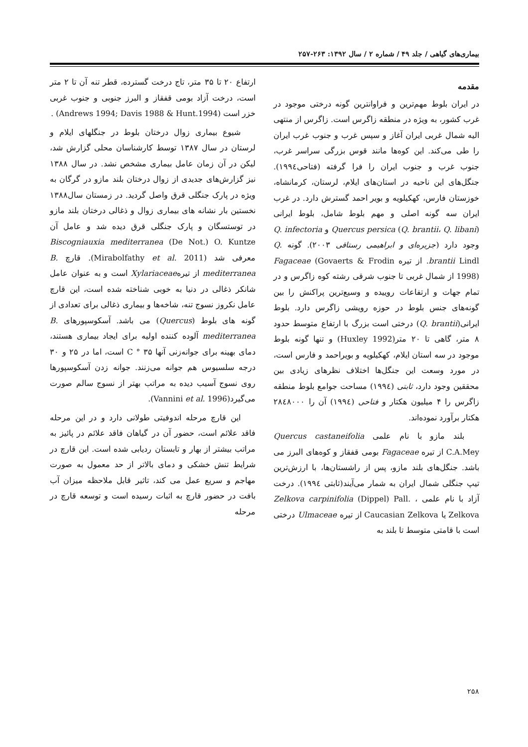بیماری‌های گیاهی / جلد ۴۹ / شماره ۲ / سال ۱۳۹۲: ۲۶۳-۲۵۷
مقدمه
در ایران بلوط مهم‌ترین و فراوانترین گونه درختی موجود در غرب کشور، به ویژه در منطقه زاگرس است. زاگرس از منتهی الیه شمال غربی ایران آغاز و سپس غرب و جنوب غرب ایران را طی می‌کند. این کوه‌ها مانند قوس بزرگی سراسر غرب، جنوب غرب و جنوب ایران را فرا گرفته (فتاحی۱۹۹٤). جنگل‌های این ناحیه در استان‌های ایلام، لرستان، کرمانشاه، خوزستان فارس، کهکیلویه و بویر احمد گسترش دارد. در غرب ایران سه گونه اصلی و مهم بلوط شامل، بلوط ایرانی (Quercus persica (Q. brantii، Q. libani و Q. infectoria وجود دارد (جزیره‌ای و ابراهیمی رستاقی ۲۰۰۳). گونه Q. brantii Lindl. از تیره Fagaceae (Govaerts & Frodin 1998) از شمال غربی تا جنوب شرقی رشته کوه زاگرس و در تمام جهات و ارتفاعات روییده و وسیع‌ترین پراکنش را بین گونه‌های جنس بلوط در حوزه رویشی زاگرس دارد. بلوط ایرانی(Q. brantii) درختی است بزرگ با ارتفاع متوسط حدود ۸ متر، گاهی تا ۲۰ متر(Huxley 1992) و تنها گونه بلوط موجود در سه استان ایلام، کهکیلویه و بویراحمد و فارس است، در مورد وسعت این جنگل‌ها اختلاف نظرهای زیادی بین محققین وجود دارد، ثابتی (۱۹۹٤) مساحت جوامع بلوط منطقه زاگرس را ۴ میلیون هکتار و فتاحی (۱۹۹٤) آن را ۲۸٤۸۰۰۰ هکتار برآورد نموده‌اند.
بلند مازو با نام علمی Quercus castaneifolia C.A.Mey از تیره Fagaceae بومی قفقاز و کوه‌های البرز می باشد. جنگل‌های بلند مازو، پس از راشستان‌ها، با ارزش‌ترین تیپ جنگلی شمال ایران به شمار می‌آیند(ثابتی ۱۹۹٤). درخت آزاد با نام علمی Zelkova carpinifolia (Dippel) Pall. ، Zelkova یا Caucasian Zelkova از تیره Ulmaceae درختی است با قامتی متوسط تا بلند به
ارتفاع ۲۰ تا ۳۵ متر، تاج درخت گسترده، قطر تنه آن تا ۲ متر است، درخت آزاد بومی قفقاز و البرز جنوبی و جنوب غربی خزر است (Andrews 1994; Davis 1988 & Hunt.1994) .
شیوع بیماری زوال درختان بلوط در جنگلهای ایلام و لرستان در سال ۱۳۸۷ توسط کارشناسان محلی گزارش شد، لیکن در آن زمان عامل بیماری مشخص نشد. در سال ۱۳۸۸ نیز گزارش‌های جدیدی از زوال درختان بلند مازو در گرگان به ویژه در پارک جنگلی قرق واصل گردید. در زمستان سال۱۳۸۸ نخستین بار نشانه های بیماری زوال و ذغالی درختان بلند مازو در توستسگان و پارک جنگلی قرق دیده شد و عامل آن Biscogniauxia mediterranea (De Not.) O. Kuntze معرفی شد (Mirabolfathy et al. 2011). قارچ B. mediterranea از تیرهXylariaceae است و به عنوان عامل شانکر ذغالی در دنیا به خوبی شناخته شده است، این قارچ عامل نکروز نسوج تنه، شاخه‌ها و بیماری ذغالی برای تعدادی از گونه های بلوط (Quercus) می باشد. آسکوسپورهای B. mediterranea آلوده کننده اولیه برای ایجاد بیماری هستند، دمای بهینه برای جوانه‌زنی آنها C ° ۳۵ است، اما در ۲۵ و ۳۰ درجه سلسیوس هم جوانه می‌زنند. جوانه زدن آسکوسپورها روی نسوج آسیب دیده به مراتب بهتر از نسوج سالم صورت می‌گیرد(Vannini et al. 1996).
این قارچ مرحله اندوفیتی طولانی دارد و در این مرحله فاقد علائم است، حضور آن در گیاهان فاقد علائم در پائیز به مراتب بیشتر از بهار و تابستان ردیابی شده است. این قارچ در شرایط تنش خشکی و دمای بالاتر از حد معمول به صورت مهاجم و سریع عمل می کند، تاثیر قابل ملاحظه میزان آب بافت در حضور قارچ به اثبات رسیده است و توسعه قارچ در مرحله
۲۵۸